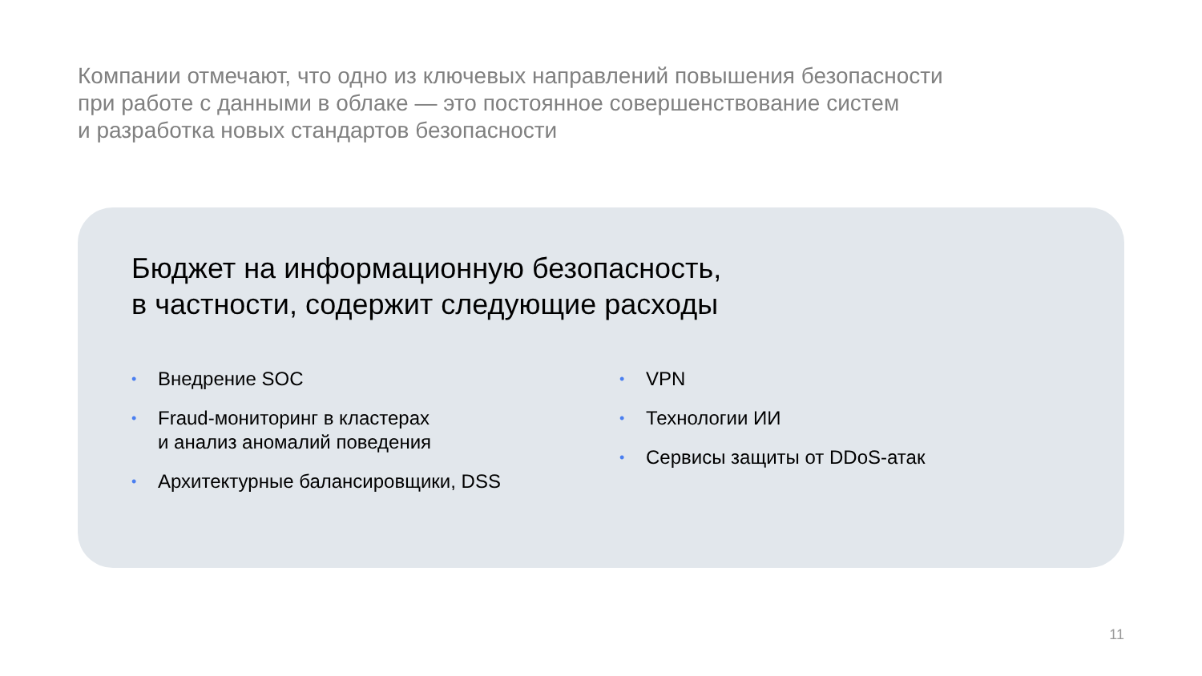Компании отмечают, что одно из ключевых направлений повышения безопасности
при работе с данными в облаке — это постоянное совершенствование систем
и разработка новых стандартов безопасности
Бюджет на информационную безопасность,
в частности, содержит следующие расходы
• Внедрение SOC
• Fraud-мониторинг в кластерах
и анализ аномалий поведения
• Архитектурные балансировщики, DSS
• VPN
• Технологии ИИ
• Сервисы защиты от DDoS-атак
11